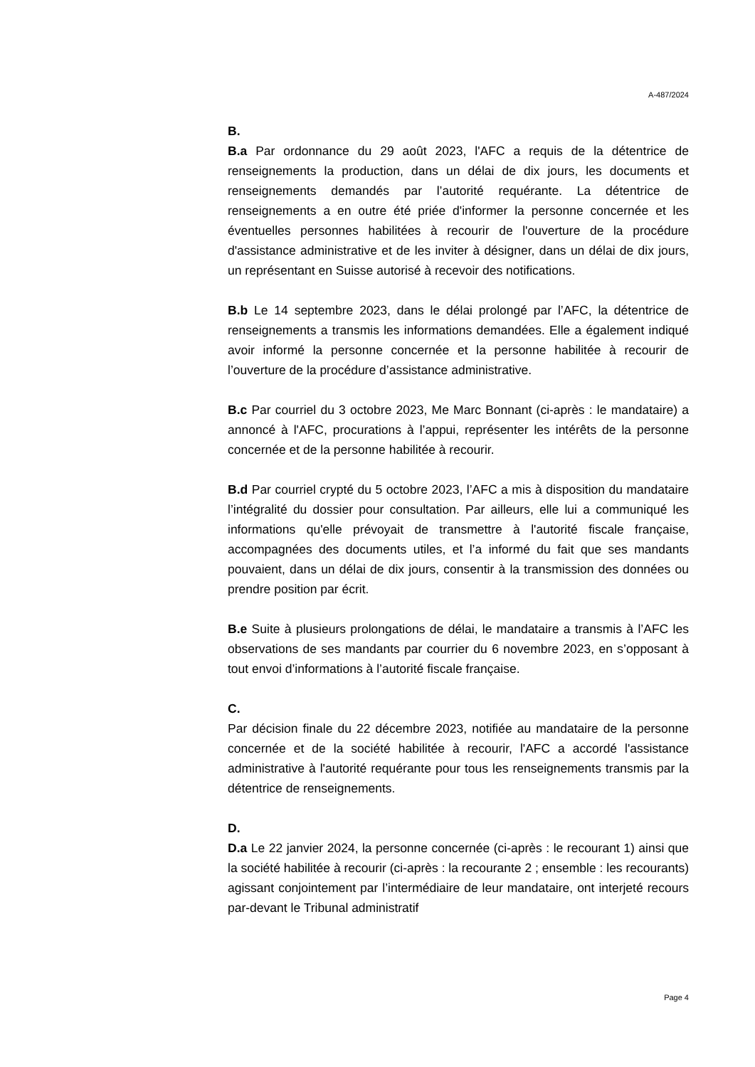A-487/2024
B.
B.a Par ordonnance du 29 août 2023, l'AFC a requis de la détentrice de renseignements la production, dans un délai de dix jours, les documents et renseignements demandés par l’autorité requérante. La détentrice de renseignements a en outre été priée d'informer la personne concernée et les éventuelles personnes habilitées à recourir de l'ouverture de la procé­dure d'assistance administrative et de les inviter à désigner, dans un délai de dix jours, un représentant en Suisse autorisé à recevoir des notifica­tions.
B.b Le 14 septembre 2023, dans le délai prolongé par l’AFC, la détentrice de renseignements a transmis les informations demandées. Elle a égale­ment indiqué avoir informé la personne concernée et la personne habilitée à recourir de l’ouverture de la procédure d’assistance administrative.
B.c Par courriel du 3 octobre 2023, Me Marc Bonnant (ci-après : le man­dataire) a annoncé à l'AFC, procurations à l’appui, représenter les intérêts de la personne concernée et de la personne habilitée à recourir.
B.d Par courriel crypté du 5 octobre 2023, l’AFC a mis à disposition du mandataire l’intégralité du dossier pour consultation. Par ailleurs, elle lui a communiqué les informations qu'elle prévoyait de transmettre à l'autorité fiscale française, accompagnées des documents utiles, et l’a informé du fait que ses mandants pouvaient, dans un délai de dix jours, consentir à la transmission des données ou prendre position par écrit.
B.e Suite à plusieurs prolongations de délai, le mandataire a transmis à l’AFC les observations de ses mandants par courrier du 6 novembre 2023, en s’opposant à tout envoi d’informations à l’autorité fiscale française.
C.
Par décision finale du 22 décembre 2023, notifiée au mandataire de la personne concernée et de la société habilitée à recourir, l'AFC a accordé l'assistance administrative à l'autorité requérante pour tous les renseigne­ments transmis par la détentrice de renseignements.
D.
D.a Le 22 janvier 2024, la personne concernée (ci-après : le recourant 1) ainsi que la société habilitée à recourir (ci-après : la recourante 2 ; en­semble : les recourants) agissant conjointement par l’intermédiaire de leur mandataire, ont interjeté recours par-devant le Tribunal administratif
Page 4